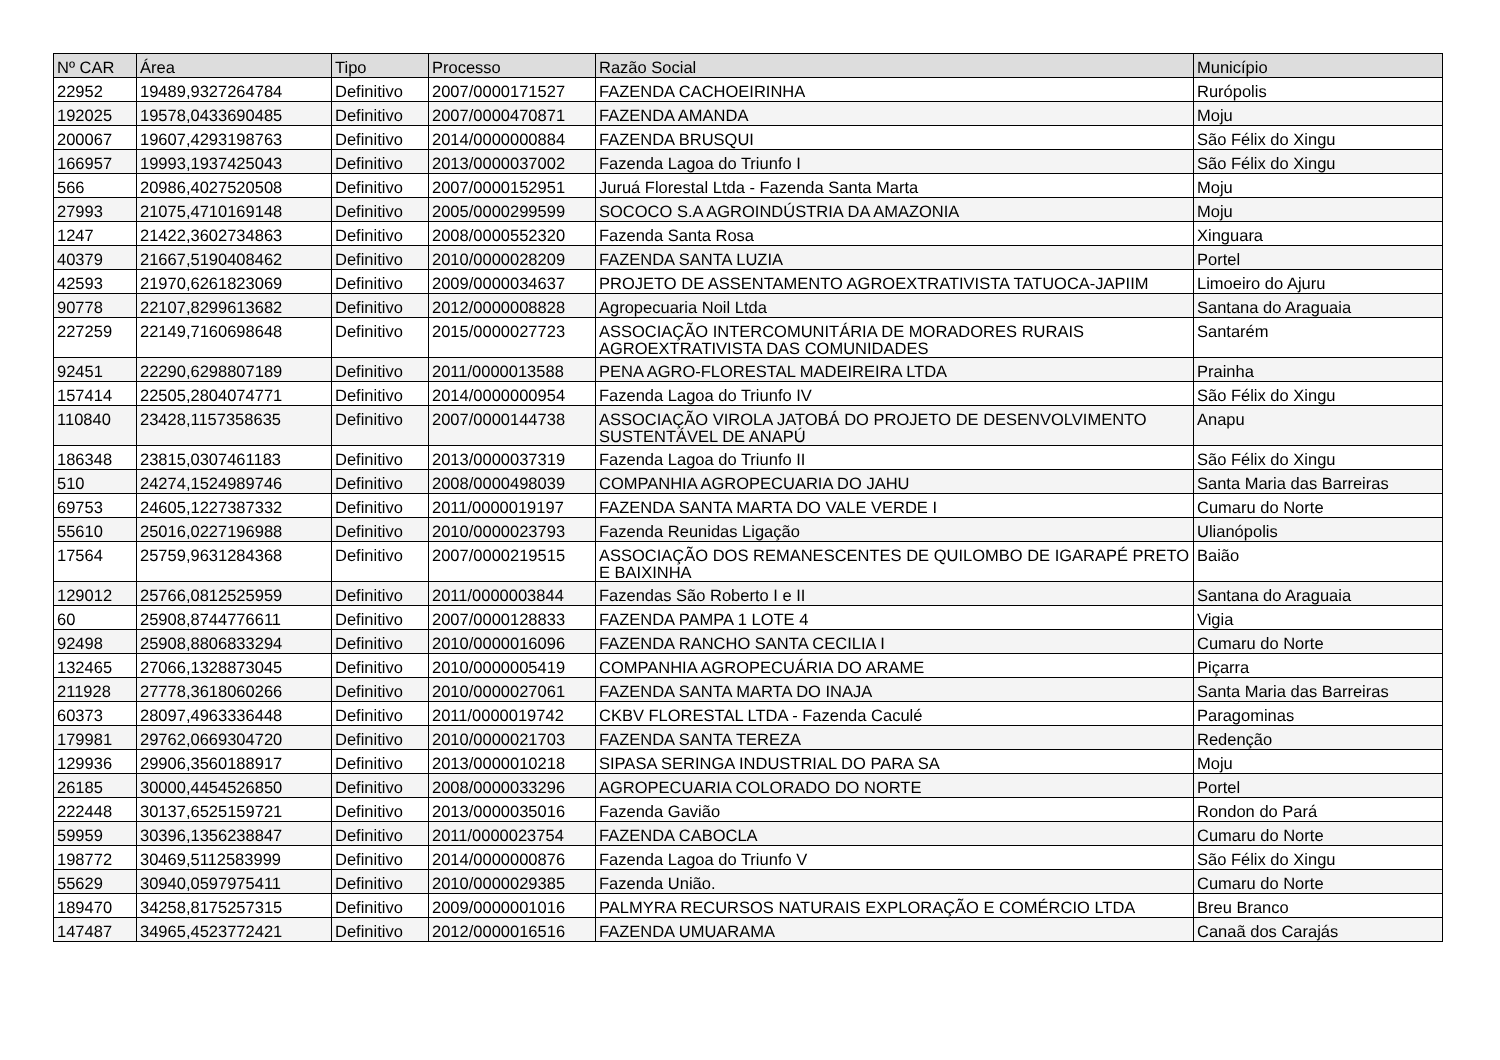| Nº CAR | Área | Tipo | Processo | Razão Social | Município |
| --- | --- | --- | --- | --- | --- |
| 22952 | 19489,9327264784 | Definitivo | 2007/0000171527 | FAZENDA CACHOEIRINHA | Rurópolis |
| 192025 | 19578,0433690485 | Definitivo | 2007/0000470871 | FAZENDA AMANDA | Moju |
| 200067 | 19607,4293198763 | Definitivo | 2014/0000000884 | FAZENDA BRUSQUI | São Félix do Xingu |
| 166957 | 19993,1937425043 | Definitivo | 2013/0000037002 | Fazenda Lagoa do Triunfo I | São Félix do Xingu |
| 566 | 20986,4027520508 | Definitivo | 2007/0000152951 | Juruá Florestal Ltda - Fazenda Santa Marta | Moju |
| 27993 | 21075,4710169148 | Definitivo | 2005/0000299599 | SOCOCO S.A AGROINDÚSTRIA DA AMAZONIA | Moju |
| 1247 | 21422,3602734863 | Definitivo | 2008/0000552320 | Fazenda Santa Rosa | Xinguara |
| 40379 | 21667,5190408462 | Definitivo | 2010/0000028209 | FAZENDA SANTA LUZIA | Portel |
| 42593 | 21970,6261823069 | Definitivo | 2009/0000034637 | PROJETO DE ASSENTAMENTO AGROEXTRATIVISTA TATUOCA-JAPIIM | Limoeiro do Ajuru |
| 90778 | 22107,8299613682 | Definitivo | 2012/0000008828 | Agropecuaria Noil Ltda | Santana do Araguaia |
| 227259 | 22149,7160698648 | Definitivo | 2015/0000027723 | ASSOCIAÇÃO INTERCOMUNITÁRIA DE MORADORES RURAIS AGROEXTRATIVISTA DAS COMUNIDADES | Santarém |
| 92451 | 22290,6298807189 | Definitivo | 2011/0000013588 | PENA AGRO-FLORESTAL MADEIREIRA LTDA | Prainha |
| 157414 | 22505,2804074771 | Definitivo | 2014/0000000954 | Fazenda Lagoa do Triunfo IV | São Félix do Xingu |
| 110840 | 23428,1157358635 | Definitivo | 2007/0000144738 | ASSOCIAÇÃO VIROLA JATOBÁ DO PROJETO DE DESENVOLVIMENTO SUSTENTÁVEL DE ANAPÚ | Anapu |
| 186348 | 23815,0307461183 | Definitivo | 2013/0000037319 | Fazenda Lagoa do Triunfo II | São Félix do Xingu |
| 510 | 24274,1524989746 | Definitivo | 2008/0000498039 | COMPANHIA AGROPECUARIA DO JAHU | Santa Maria das Barreiras |
| 69753 | 24605,1227387332 | Definitivo | 2011/0000019197 | FAZENDA SANTA MARTA DO VALE VERDE I | Cumaru do Norte |
| 55610 | 25016,0227196988 | Definitivo | 2010/0000023793 | Fazenda Reunidas Ligação | Ulianópolis |
| 17564 | 25759,9631284368 | Definitivo | 2007/0000219515 | ASSOCIAÇÃO DOS REMANESCENTES DE QUILOMBO DE IGARAPÉ PRETO E BAIXINHA | Baião |
| 129012 | 25766,0812525959 | Definitivo | 2011/0000003844 | Fazendas São Roberto I e II | Santana do Araguaia |
| 60 | 25908,8744776611 | Definitivo | 2007/0000128833 | FAZENDA PAMPA 1 LOTE 4 | Vigia |
| 92498 | 25908,8806833294 | Definitivo | 2010/0000016096 | FAZENDA RANCHO SANTA CECILIA I | Cumaru do Norte |
| 132465 | 27066,1328873045 | Definitivo | 2010/0000005419 | COMPANHIA AGROPECUÁRIA DO ARAME | Piçarra |
| 211928 | 27778,3618060266 | Definitivo | 2010/0000027061 | FAZENDA SANTA MARTA DO INAJA | Santa Maria das Barreiras |
| 60373 | 28097,4963336448 | Definitivo | 2011/0000019742 | CKBV FLORESTAL LTDA - Fazenda Caculé | Paragominas |
| 179981 | 29762,0669304720 | Definitivo | 2010/0000021703 | FAZENDA SANTA TEREZA | Redenção |
| 129936 | 29906,3560188917 | Definitivo | 2013/0000010218 | SIPASA SERINGA INDUSTRIAL DO PARA SA | Moju |
| 26185 | 30000,4454526850 | Definitivo | 2008/0000033296 | AGROPECUARIA COLORADO DO NORTE | Portel |
| 222448 | 30137,6525159721 | Definitivo | 2013/0000035016 | Fazenda Gavião | Rondon do Pará |
| 59959 | 30396,1356238847 | Definitivo | 2011/0000023754 | FAZENDA CABOCLA | Cumaru do Norte |
| 198772 | 30469,5112583999 | Definitivo | 2014/0000000876 | Fazenda Lagoa do Triunfo V | São Félix do Xingu |
| 55629 | 30940,0597975411 | Definitivo | 2010/0000029385 | Fazenda União. | Cumaru do Norte |
| 189470 | 34258,8175257315 | Definitivo | 2009/0000001016 | PALMYRA RECURSOS NATURAIS EXPLORAÇÃO E COMÉRCIO LTDA | Breu Branco |
| 147487 | 34965,4523772421 | Definitivo | 2012/0000016516 | FAZENDA UMUARAMA | Canaã dos Carajás |